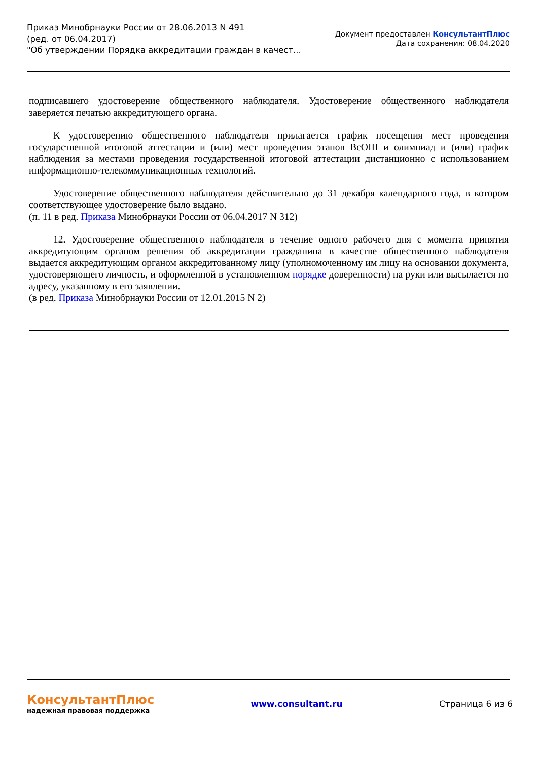Приказ Минобрнауки России от 28.06.2013 N 491
(ред. от 06.04.2017)
"Об утверждении Порядка аккредитации граждан в качест...
Документ предоставлен КонсультантПлюс
Дата сохранения: 08.04.2020
подписавшего удостоверение общественного наблюдателя. Удостоверение общественного наблюдателя заверяется печатью аккредитующего органа.
К удостоверению общественного наблюдателя прилагается график посещения мест проведения государственной итоговой аттестации и (или) мест проведения этапов ВсОШ и олимпиад и (или) график наблюдения за местами проведения государственной итоговой аттестации дистанционно с использованием информационно-телекоммуникационных технологий.
Удостоверение общественного наблюдателя действительно до 31 декабря календарного года, в котором соответствующее удостоверение было выдано.
(п. 11 в ред. Приказа Минобрнауки России от 06.04.2017 N 312)
12. Удостоверение общественного наблюдателя в течение одного рабочего дня с момента принятия аккредитующим органом решения об аккредитации гражданина в качестве общественного наблюдателя выдается аккредитующим органом аккредитованному лицу (уполномоченному им лицу на основании документа, удостоверяющего личность, и оформленной в установленном порядке доверенности) на руки или высылается по адресу, указанному в его заявлении.
(в ред. Приказа Минобрнауки России от 12.01.2015 N 2)
КонсультантПлюс
надежная правовая поддержка
www.consultant.ru Страница 6 из 6